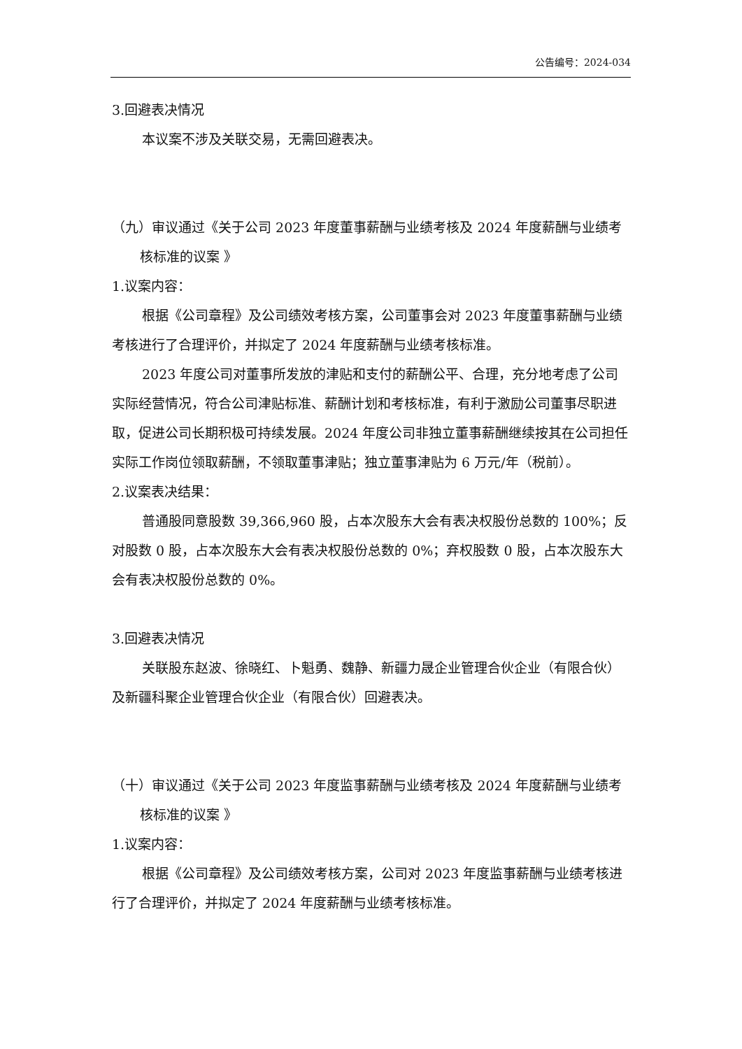公告编号：2024-034
3.回避表决情况
本议案不涉及关联交易，无需回避表决。
（九）审议通过《关于公司 2023 年度董事薪酬与业绩考核及 2024 年度薪酬与业绩考核标准的议案 》
1.议案内容：
根据《公司章程》及公司绩效考核方案，公司董事会对 2023 年度董事薪酬与业绩考核进行了合理评价，并拟定了 2024 年度薪酬与业绩考核标准。
2023 年度公司对董事所发放的津贴和支付的薪酬公平、合理，充分地考虑了公司实际经营情况，符合公司津贴标准、薪酬计划和考核标准，有利于激励公司董事尽职进取，促进公司长期积极可持续发展。2024 年度公司非独立董事薪酬继续按其在公司担任实际工作岗位领取薪酬，不领取董事津贴；独立董事津贴为 6 万元/年（税前）。
2.议案表决结果：
普通股同意股数 39,366,960 股，占本次股东大会有表决权股份总数的 100%；反对股数 0 股，占本次股东大会有表决权股份总数的 0%；弃权股数 0 股，占本次股东大会有表决权股份总数的 0%。
3.回避表决情况
关联股东赵波、徐晓红、卜魁勇、魏静、新疆力晟企业管理合伙企业（有限合伙）及新疆科聚企业管理合伙企业（有限合伙）回避表决。
（十）审议通过《关于公司 2023 年度监事薪酬与业绩考核及 2024 年度薪酬与业绩考核标准的议案 》
1.议案内容：
根据《公司章程》及公司绩效考核方案，公司对 2023 年度监事薪酬与业绩考核进行了合理评价，并拟定了 2024 年度薪酬与业绩考核标准。